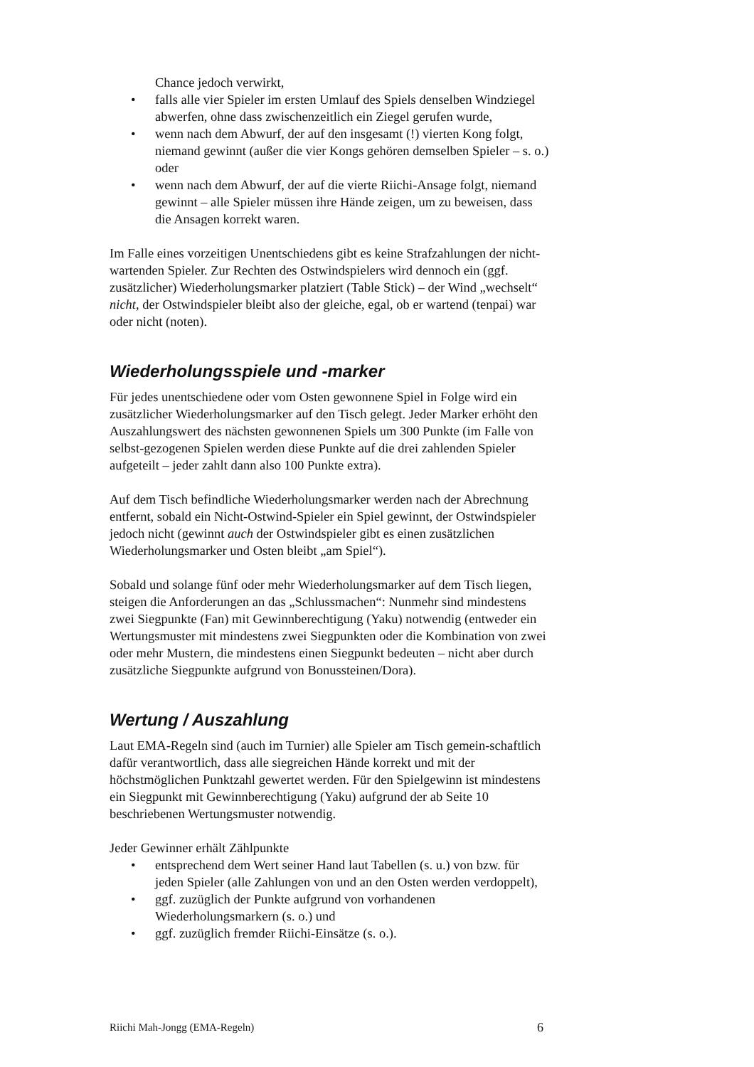Chance jedoch verwirkt,
• falls alle vier Spieler im ersten Umlauf des Spiels denselben Windziegel abwerfen, ohne dass zwischenzeitlich ein Ziegel gerufen wurde,
• wenn nach dem Abwurf, der auf den insgesamt (!) vierten Kong folgt, niemand gewinnt (außer die vier Kongs gehören demselben Spieler – s. o.) oder
• wenn nach dem Abwurf, der auf die vierte Riichi-Ansage folgt, niemand gewinnt – alle Spieler müssen ihre Hände zeigen, um zu beweisen, dass die Ansagen korrekt waren.
Im Falle eines vorzeitigen Unentschiedens gibt es keine Strafzahlungen der nicht-wartenden Spieler. Zur Rechten des Ostwindspielers wird dennoch ein (ggf. zusätzlicher) Wiederholungsmarker platziert (Table Stick) – der Wind „wechselt“ nicht, der Ostwindspieler bleibt also der gleiche, egal, ob er wartend (tenpai) war oder nicht (noten).
Wiederholungsspiele und -marker
Für jedes unentschiedene oder vom Osten gewonnene Spiel in Folge wird ein zusätzlicher Wiederholungsmarker auf den Tisch gelegt. Jeder Marker erhöht den Auszahlungswert des nächsten gewonnenen Spiels um 300 Punkte (im Falle von selbst-gezogenen Spielen werden diese Punkte auf die drei zahlenden Spieler aufgeteilt – jeder zahlt dann also 100 Punkte extra).
Auf dem Tisch befindliche Wiederholungsmarker werden nach der Abrechnung entfernt, sobald ein Nicht-Ostwind-Spieler ein Spiel gewinnt, der Ostwindspieler jedoch nicht (gewinnt auch der Ostwindspieler gibt es einen zusätzlichen Wiederholungsmarker und Osten bleibt „am Spiel“).
Sobald und solange fünf oder mehr Wiederholungsmarker auf dem Tisch liegen, steigen die Anforderungen an das „Schlussmachen“: Nunmehr sind mindestens zwei Siegpunkte (Fan) mit Gewinnberechtigung (Yaku) notwendig (entweder ein Wertungsmuster mit mindestens zwei Siegpunkten oder die Kombination von zwei oder mehr Mustern, die mindestens einen Siegpunkt bedeuten – nicht aber durch zusätzliche Siegpunkte aufgrund von Bonussteinen/Dora).
Wertung / Auszahlung
Laut EMA-Regeln sind (auch im Turnier) alle Spieler am Tisch gemein-schaftlich dafür verantwortlich, dass alle siegreichen Hände korrekt und mit der höchstmöglichen Punktzahl gewertet werden. Für den Spielgewinn ist mindestens ein Siegpunkt mit Gewinnberechtigung (Yaku) aufgrund der ab Seite 10 beschriebenen Wertungsmuster notwendig.
Jeder Gewinner erhält Zählpunkte
• entsprechend dem Wert seiner Hand laut Tabellen (s. u.) von bzw. für jeden Spieler (alle Zahlungen von und an den Osten werden verdoppelt),
• ggf. zuzüglich der Punkte aufgrund von vorhandenen Wiederholungsmarkern (s. o.) und
• ggf. zuzüglich fremder Riichi-Einsätze (s. o.).
Riichi Mah-Jongg (EMA-Regeln) 6